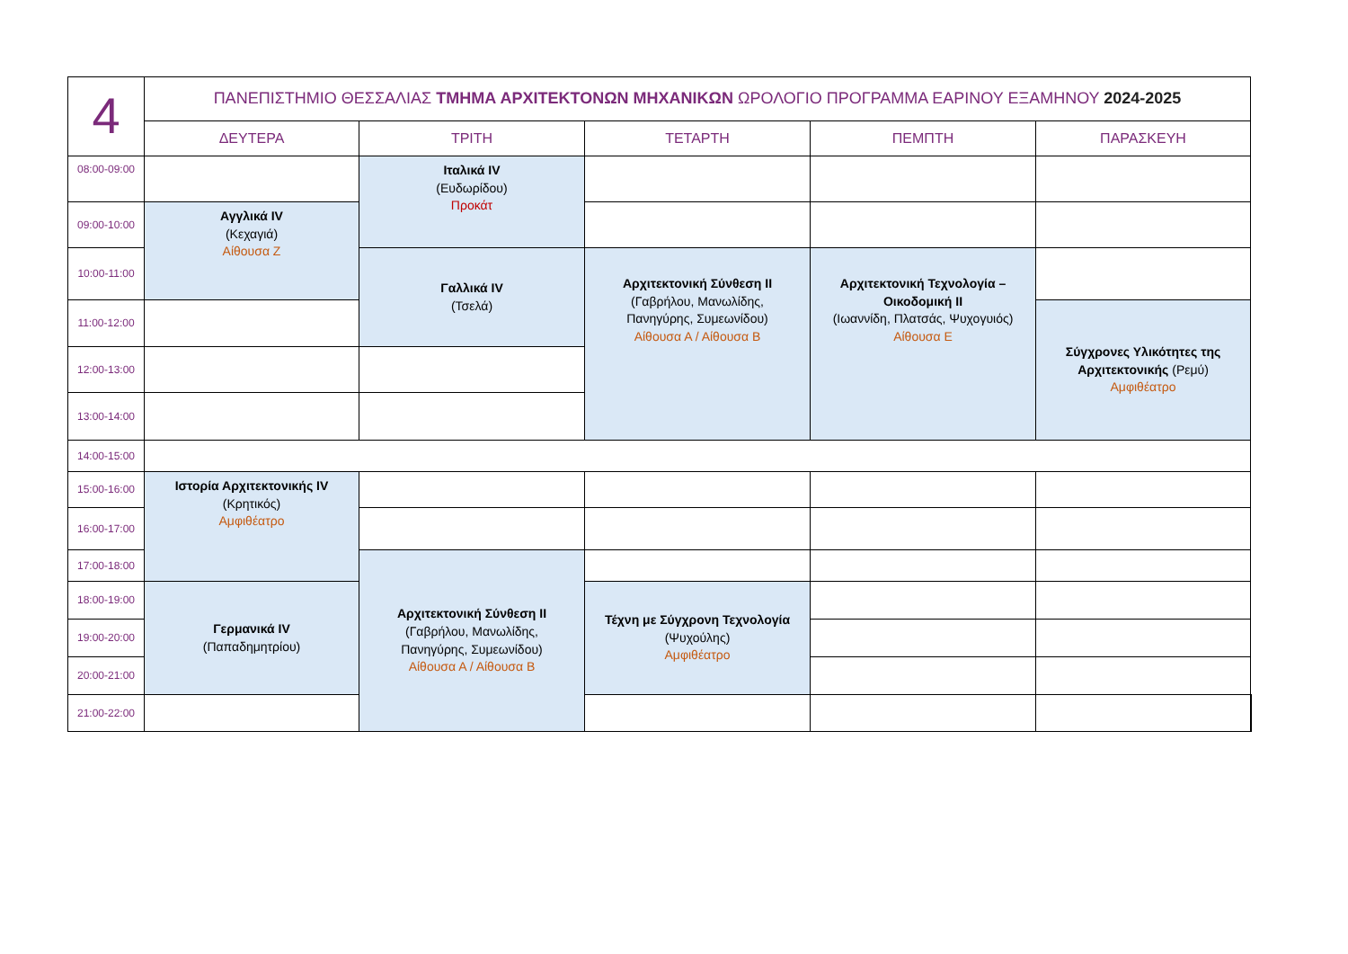| 4 | ΠΑΝΕΠΙΣΤΗΜΙΟ ΘΕΣΣΑΛΙΑΣ ΤΜΗΜΑ ΑΡΧΙΤΕΚΤΟΝΩΝ ΜΗΧΑΝΙΚΩΝ ΩΡΟΛΟΓΙΟ ΠΡΟΓΡΑΜΜΑ ΕΑΡΙΝΟΥ ΕΞΑΜΗΝΟΥ 2024-2025 | | | | | |
| | ΔΕΥΤΕΡΑ | ΤΡΙΤΗ | ΤΕΤΑΡΤΗ | ΠΕΜΠΤΗ | ΠΑΡΑΣΚΕΥΗ | |
| 08:00-09:00 | | Ιταλικά IV (Ευδωρίδου) Προκάτ | | | | |
| 09:00-10:00 | Αγγλικά IV (Κεχαγιά) Αίθουσα Ζ | | | | | |
| 10:00-11:00 | | Γαλλικά IV (Τσελά) | Αρχιτεκτονική Σύνθεση ΙΙ (Γαβρήλου, Μανωλίδης, Πανηγύρης, Συμεωνίδου) Αίθουσα Α / Αίθουσα Β | Αρχιτεκτονική Τεχνολογία – Οικοδομική ΙΙ (Ιωαννίδη, Πλατσάς, Ψυχογυιός) Αίθουσα Ε | | |
| 11:00-12:00 | | | | | Σύγχρονες Υλικότητες της Αρχιτεκτονικής (Ρεμύ) Αμφιθέατρο | |
| 12:00-13:00 | | | | | | |
| 13:00-14:00 | | | | | | |
| 14:00-15:00 | | | | | | |
| 15:00-16:00 | Ιστορία Αρχιτεκτονικής IV (Κρητικός) Αμφιθέατρο | | | | | |
| 16:00-17:00 | | | | | | |
| 17:00-18:00 | | Αρχιτεκτονική Σύνθεση ΙΙ (Γαβρήλου, Μανωλίδης, Πανηγύρης, Συμεωνίδου) Αίθουσα Α / Αίθουσα Β | | | | |
| 18:00-19:00 | Γερμανικά IV (Παπαδημητρίου) | | Τέχνη με Σύγχρονη Τεχνολογία (Ψυχούλης) Αμφιθέατρο | | | |
| 19:00-20:00 | | | | | | |
| 20:00-21:00 | | | | | | |
| 21:00-22:00 | | | | | | |